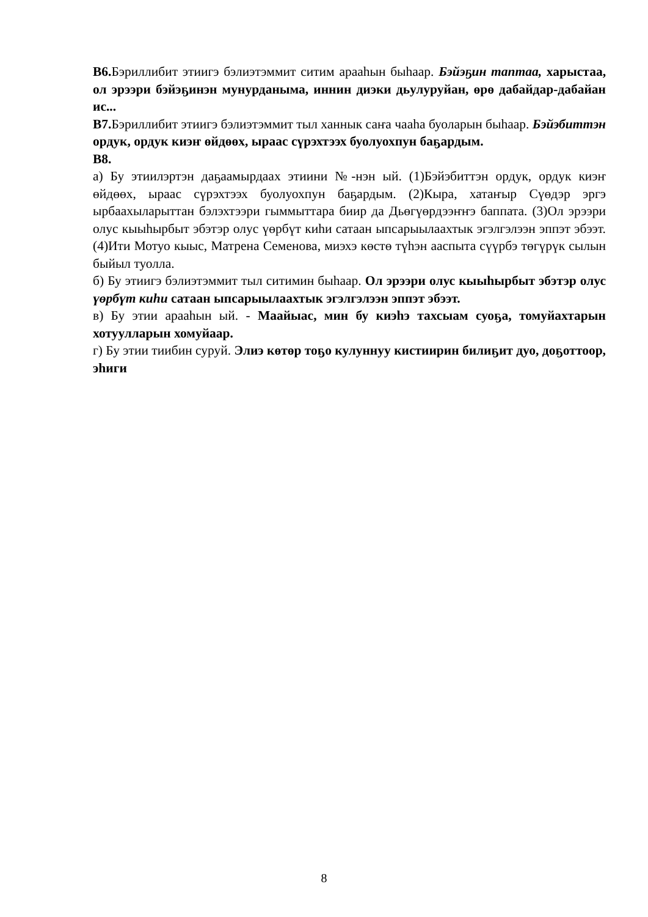В6. Бэриллибит этиигэ бэлиэтэммит ситим арааһын быһаар. Бэйэҕин таптаа, харыстаа, ол эрээри бэйэҕинэн мунурданыма, иннин диэки дьулуруйан, өрө дабайдар-дабайан ис...
В7. Бэриллибит этиигэ бэлиэтэммит тыл ханнык саҥа чааһа буоларын быһаар. Бэйэбиттэн ордук, ордук киэҥ өйдөөх, ыраас сүрэхтээх буолуохпун баҕардым.
В8.
а) Бу этиилэртэн даҕаамырдаах этиини №-нэн ый. (1)Бэйэбиттэн ордук, ордук киэҥ өйдөөх, ыраас сүрэхтээх буолуохпун баҕардым. (2)Кыра, хатаҥыр Сүөдэр эргэ ырбаахыларыттан бэлэхтээри гыммыттара биир да Дьөгүөрдээҥҥэ баппата. (3)Ол эрээри олус кыыһырбыт эбэтэр олус үөрбүт киһи сатаан ыпсарыылаахтык эгэлгэлээн эппэт эбээт. (4)Ити Мотуо кыыс, Матрена Семенова, миэхэ көстө түһэн ааспыта сүүрбэ төгүрүк сылын быйыл туолла.
б) Бу этиигэ бэлиэтэммит тыл ситимин быһаар. Ол эрээри олус кыыһырбыт эбэтэр олус үөрбүт киһи сатаан ыпсарыылаахтык эгэлгэлээн эппэт эбээт.
в) Бу этии арааһын ый. - Маайыас, мин бу киэһэ тахсыам суоҕа, томуйахтарын хотуулларын хомуйаар.
г) Бу этии тиибин суруй. Элиэ көтөр тоҕо кулуннуу кистиирин билиҕит дуо, доҕоттоор, эһиги
8